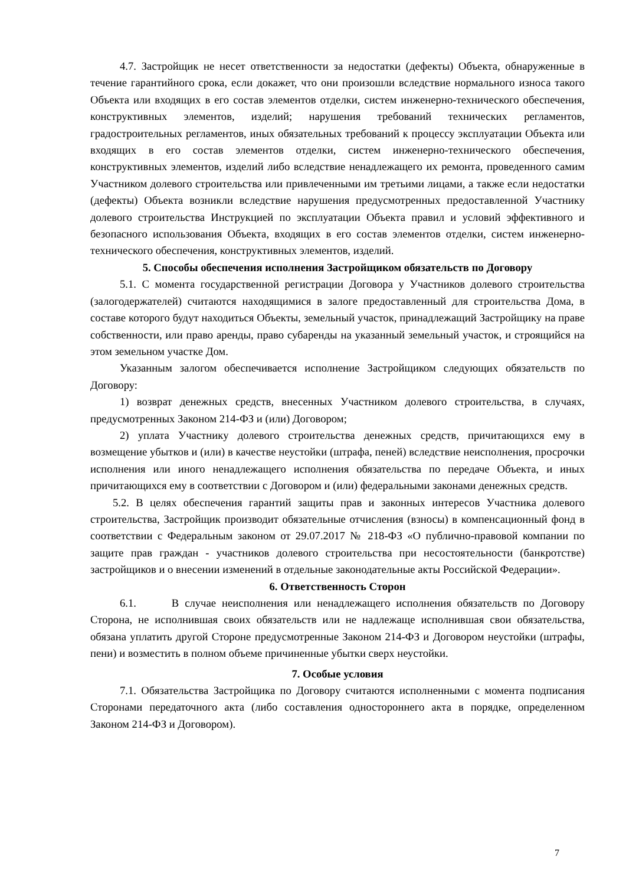4.7. Застройщик не несет ответственности за недостатки (дефекты) Объекта, обнаруженные в течение гарантийного срока, если докажет, что они произошли вследствие нормального износа такого Объекта или входящих в его состав элементов отделки, систем инженерно-технического обеспечения, конструктивных элементов, изделий; нарушения требований технических регламентов, градостроительных регламентов, иных обязательных требований к процессу эксплуатации Объекта или входящих в его состав элементов отделки, систем инженерно-технического обеспечения, конструктивных элементов, изделий либо вследствие ненадлежащего их ремонта, проведенного самим Участником долевого строительства или привлеченными им третьими лицами, а также если недостатки (дефекты) Объекта возникли вследствие нарушения предусмотренных предоставленной Участнику долевого строительства Инструкцией по эксплуатации Объекта правил и условий эффективного и безопасного использования Объекта, входящих в его состав элементов отделки, систем инженерно-технического обеспечения, конструктивных элементов, изделий.
5. Способы обеспечения исполнения Застройщиком обязательств по Договору
5.1. С момента государственной регистрации Договора у Участников долевого строительства (залогодержателей) считаются находящимися в залоге предоставленный для строительства Дома, в составе которого будут находиться Объекты, земельный участок, принадлежащий Застройщику на праве собственности, или право аренды, право субаренды на указанный земельный участок, и строящийся на этом земельном участке Дом.
Указанным залогом обеспечивается исполнение Застройщиком следующих обязательств по Договору:
1) возврат денежных средств, внесенных Участником долевого строительства, в случаях, предусмотренных Законом 214-ФЗ и (или) Договором;
2) уплата Участнику долевого строительства денежных средств, причитающихся ему в возмещение убытков и (или) в качестве неустойки (штрафа, пеней) вследствие неисполнения, просрочки исполнения или иного ненадлежащего исполнения обязательства по передаче Объекта, и иных причитающихся ему в соответствии с Договором и (или) федеральными законами денежных средств.
5.2. В целях обеспечения гарантий защиты прав и законных интересов Участника долевого строительства, Застройщик производит обязательные отчисления (взносы) в компенсационный фонд в соответствии с Федеральным законом от 29.07.2017 № 218-ФЗ «О публично-правовой компании по защите прав граждан - участников долевого строительства при несостоятельности (банкротстве) застройщиков и о внесении изменений в отдельные законодательные акты Российской Федерации».
6. Ответственность Сторон
6.1. В случае неисполнения или ненадлежащего исполнения обязательств по Договору Сторона, не исполнившая своих обязательств или не надлежаще исполнившая свои обязательства, обязана уплатить другой Стороне предусмотренные Законом 214-ФЗ и Договором неустойки (штрафы, пени) и возместить в полном объеме причиненные убытки сверх неустойки.
7. Особые условия
7.1. Обязательства Застройщика по Договору считаются исполненными с момента подписания Сторонами передаточного акта (либо составления одностороннего акта в порядке, определенном Законом 214-ФЗ и Договором).
7